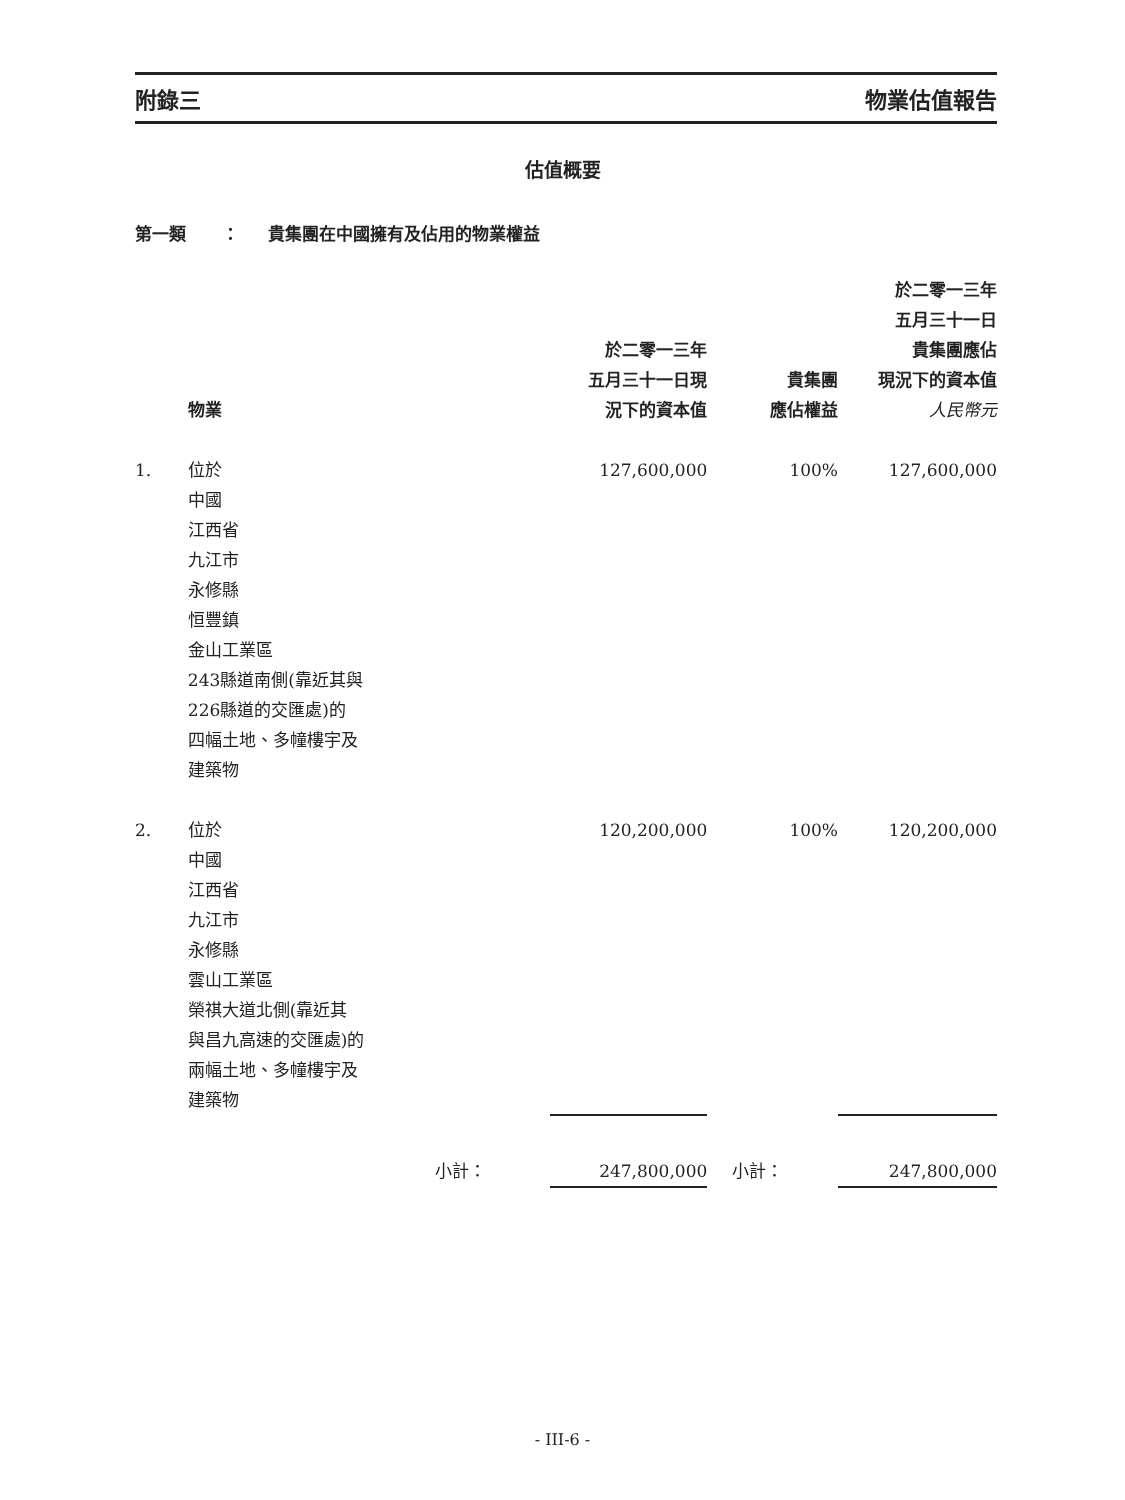附錄三 物業估值報告
估值概要
第一類 ： 貴集團在中國擁有及佔用的物業權益
| | 物業 | | 於二零一三年 五月三十一日現 況下的資本值 | 貴集團 應佔權益 | 於二零一三年 五月三十一日 貴集團應佔 現況下的資本值 人民幣元 |
| --- | --- | --- | --- | --- | --- |
| 1. | 位於 中國 江西省 九江市 永修縣 恒豐鎮 金山工業區 243縣道南側(靠近其與 226縣道的交匯處)的 四幅土地、多幢樓宇及 建築物 | | 127,600,000 | 100% | 127,600,000 |
| 2. | 位於 中國 江西省 九江市 永修縣 雲山工業區 榮祺大道北側(靠近其 與昌九高速的交匯處)的 兩幅土地、多幢樓宇及 建築物 | | 120,200,000 | 100% | 120,200,000 |
| | | 小計： | 247,800,000 | 小計： | 247,800,000 |
- III-6 -